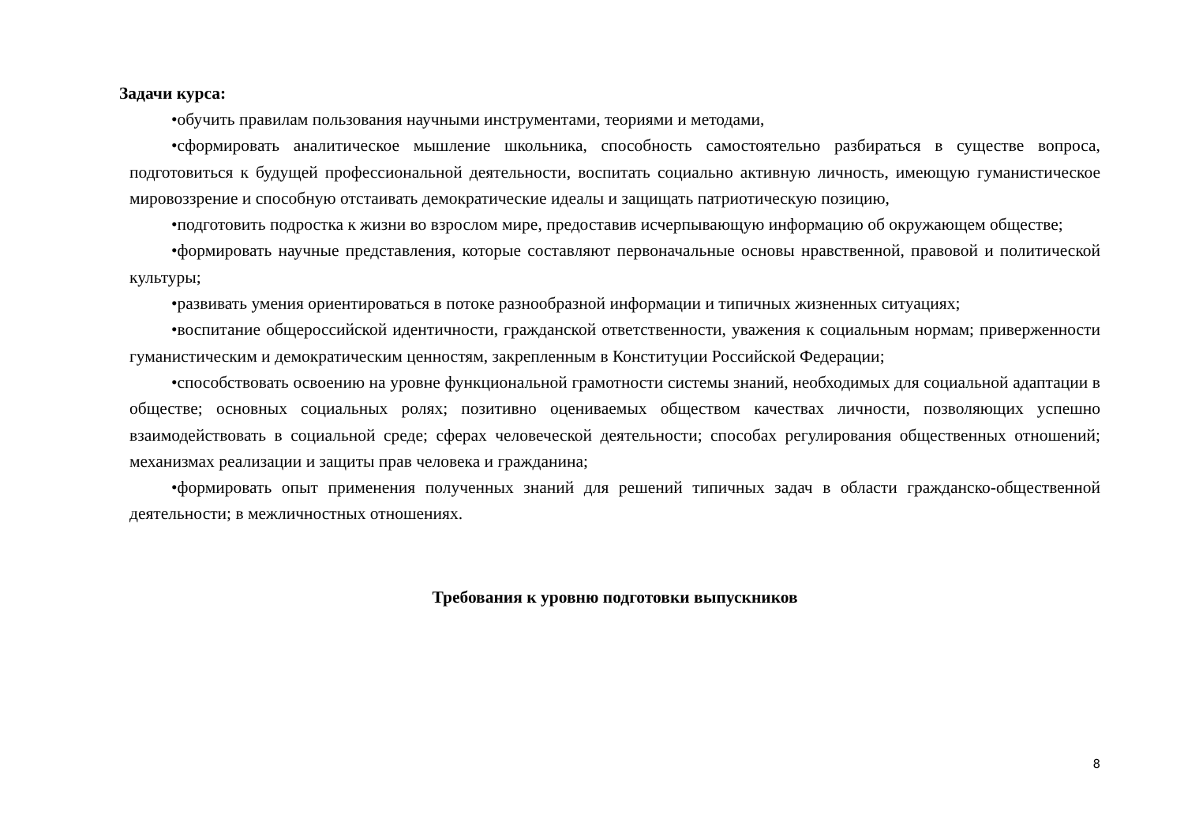Задачи курса:
•обучить правилам пользования научными инструментами, теориями и методами,
•сформировать аналитическое мышление школьника, способность самостоятельно разбираться в существе вопроса, подготовиться к будущей профессиональной деятельности, воспитать социально активную личность, имеющую гуманистическое мировоззрение и способную отстаивать демократические идеалы и защищать патриотическую позицию,
•подготовить подростка к жизни во взрослом мире, предоставив исчерпывающую информацию об окружающем обществе;
•формировать научные представления, которые составляют первоначальные основы нравственной, правовой и политической культуры;
•развивать умения ориентироваться в потоке разнообразной информации и типичных жизненных ситуациях;
•воспитание общероссийской идентичности, гражданской ответственности, уважения к социальным нормам; приверженности гуманистическим и демократическим ценностям, закрепленным в Конституции Российской Федерации;
•способствовать освоению на уровне функциональной грамотности системы знаний, необходимых для социальной адаптации в обществе; основных социальных ролях; позитивно оцениваемых обществом качествах личности, позволяющих успешно взаимодействовать в социальной среде; сферах человеческой деятельности; способах регулирования общественных отношений; механизмах реализации и защиты прав человека и гражданина;
•формировать опыт применения полученных знаний для решений типичных задач в области гражданско-общественной деятельности; в межличностных отношениях.
Требования к уровню подготовки выпускников
8